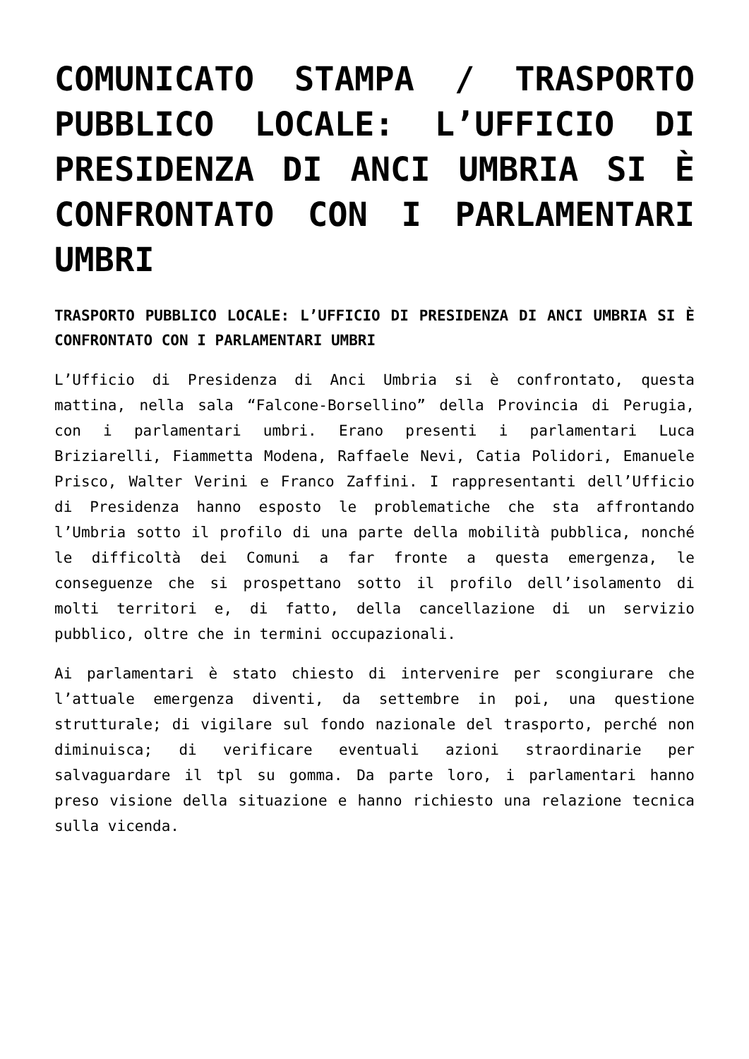COMUNICATO STAMPA / TRASPORTO PUBBLICO LOCALE: L’UFFICIO DI PRESIDENZA DI ANCI UMBRIA SI È CONFRONTATO CON I PARLAMENTARI UMBRI
TRASPORTO PUBBLICO LOCALE: L’UFFICIO DI PRESIDENZA DI ANCI UMBRIA SI È CONFRONTATO CON I PARLAMENTARI UMBRI
L’Ufficio di Presidenza di Anci Umbria si è confrontato, questa mattina, nella sala “Falcone-Borsellino” della Provincia di Perugia, con i parlamentari umbri. Erano presenti i parlamentari Luca Briziarelli, Fiammetta Modena, Raffaele Nevi, Catia Polidori, Emanuele Prisco, Walter Verini e Franco Zaffini. I rappresentanti dell’Ufficio di Presidenza hanno esposto le problematiche che sta affrontando l’Umbria sotto il profilo di una parte della mobilità pubblica, nonché le difficoltà dei Comuni a far fronte a questa emergenza, le conseguenze che si prospettano sotto il profilo dell’isolamento di molti territori e, di fatto, della cancellazione di un servizio pubblico, oltre che in termini occupazionali.
Ai parlamentari è stato chiesto di intervenire per scongiurare che l’attuale emergenza diventi, da settembre in poi, una questione strutturale; di vigilare sul fondo nazionale del trasporto, perché non diminuisca; di verificare eventuali azioni straordinarie per salvaguardare il tpl su gomma. Da parte loro, i parlamentari hanno preso visione della situazione e hanno richiesto una relazione tecnica sulla vicenda.